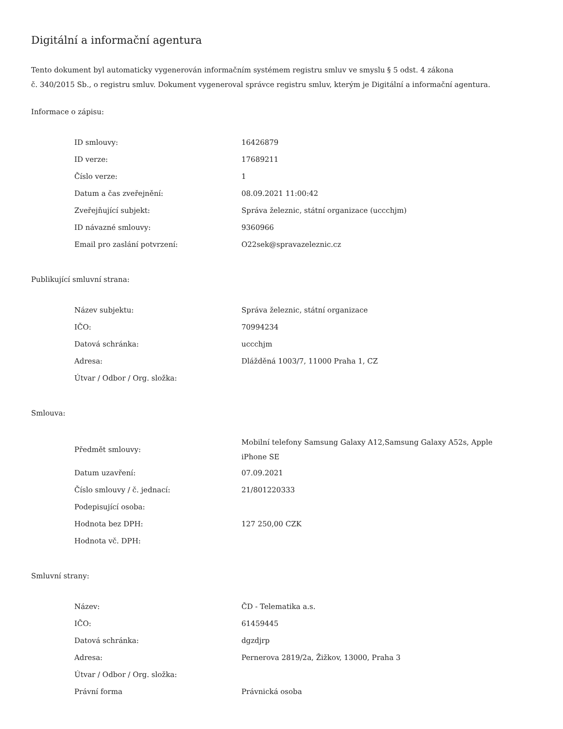Digitální a informační agentura
Tento dokument byl automaticky vygenerován informačním systémem registru smluv ve smyslu § 5 odst. 4 zákona
č. 340/2015 Sb., o registru smluv. Dokument vygeneroval správce registru smluv, kterým je Digitální a informační agentura.
Informace o zápisu:
| ID smlouvy: | 16426879 |
| ID verze: | 17689211 |
| Číslo verze: | 1 |
| Datum a čas zveřejnění: | 08.09.2021 11:00:42 |
| Zveřejňující subjekt: | Správa železnic, státní organizace (uccchjm) |
| ID návazné smlouvy: | 9360966 |
| Email pro zaslání potvrzení: | O22sek@spravazeleznic.cz |
Publikující smluvní strana:
| Název subjektu: | Správa železnic, státní organizace |
| IČO: | 70994234 |
| Datová schránka: | uccchjm |
| Adresa: | Dlážděná 1003/7, 11000 Praha 1, CZ |
| Útvar / Odbor / Org. složka: | |
Smlouva:
| Předmět smlouvy: | Mobilní telefony Samsung Galaxy A12,Samsung Galaxy A52s, Apple iPhone SE |
| Datum uzavření: | 07.09.2021 |
| Číslo smlouvy / č. jednací: | 21/801220333 |
| Podepisující osoba: | |
| Hodnota bez DPH: | 127 250,00 CZK |
| Hodnota vč. DPH: | |
Smluvní strany:
| Název: | ČD - Telematika a.s. |
| IČO: | 61459445 |
| Datová schránka: | dgzdjrp |
| Adresa: | Pernerova 2819/2a, Žižkov, 13000, Praha 3 |
| Útvar / Odbor / Org. složka: | |
| Právní forma | Právnická osoba |